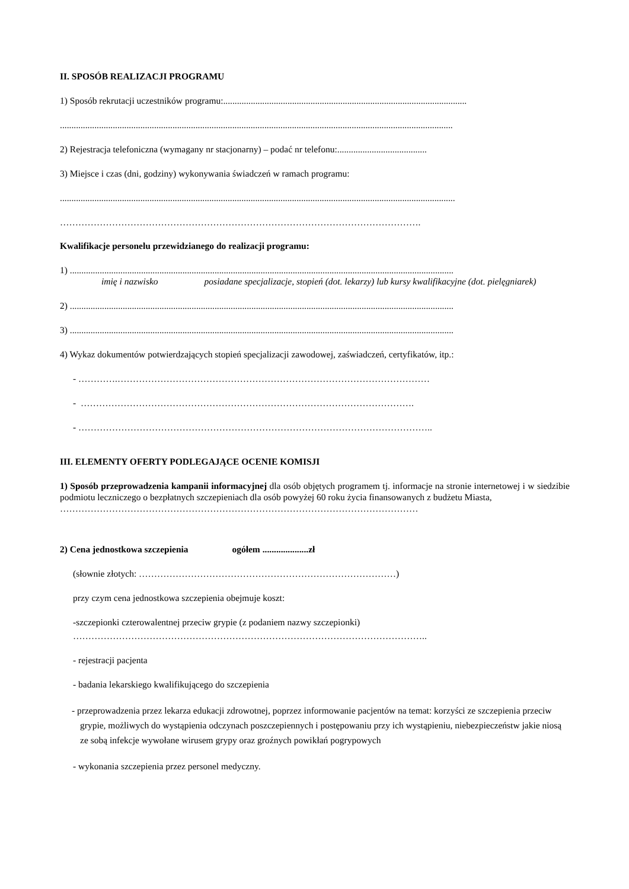II. SPOSÓB REALIZACJI PROGRAMU
1) Sposób rekrutacji uczestników programu:..........................................................................................................
...........................................................................................................................................................................
2) Rejestracja telefoniczna (wymagany nr stacjonarny) – podać nr telefonu:.......................................
3) Miejsce i czas (dni, godziny) wykonywania świadczeń w ramach programu:
............................................................................................................................................................................
……………………………………………………………………………………………………….
Kwalifikacje personelu przewidzianego do realizacji programu:
1) .......................................................................................................................................................................
imię i nazwisko posiadane specjalizacje, stopień (dot. lekarzy) lub kursy kwalifikacyjne (dot. pielęgniarek)
2) .......................................................................................................................................................................
3) .......................................................................................................................................................................
4) Wykaz dokumentów potwierdzających stopień specjalizacji zawodowej, zaświadczeń, certyfikatów, itp.:
- ………….…………………………………………………………………………………………
- ……………………………………………………………………………………………….
- ……………………………………………………………………………………………………..
III. ELEMENTY OFERTY PODLEGAJĄCE OCENIE KOMISJI
1) Sposób przeprowadzenia kampanii informacyjnej dla osób objętych programem tj. informacje na stronie internetowej i w siedzibie podmiotu leczniczego o bezpłatnych szczepieniach dla osób powyżej 60 roku życia finansowanych z budżetu Miasta,
………………………………………………………………………………………………………
2) Cena jednostkowa szczepienia ogółem ....................zł
(słownie złotych: …………………………………………………………………………)
przy czym cena jednostkowa szczepienia obejmuje koszt:
-szczepionki czterowalentnej przeciw grypie (z podaniem nazwy szczepionki)
……………………………………………………………………………………………………..
- rejestracji pacjenta
- badania lekarskiego kwalifikującego do szczepienia
- przeprowadzenia przez lekarza edukacji zdrowotnej, poprzez informowanie pacjentów na temat: korzyści ze szczepienia przeciw grypie, możliwych do wystąpienia odczynach poszczepiennych i postępowaniu przy ich wystąpieniu, niebezpieczeństw jakie niosą ze sobą infekcje wywołane wirusem grypy oraz groźnych powikłań pogrypowych
- wykonania szczepienia przez personel medyczny.